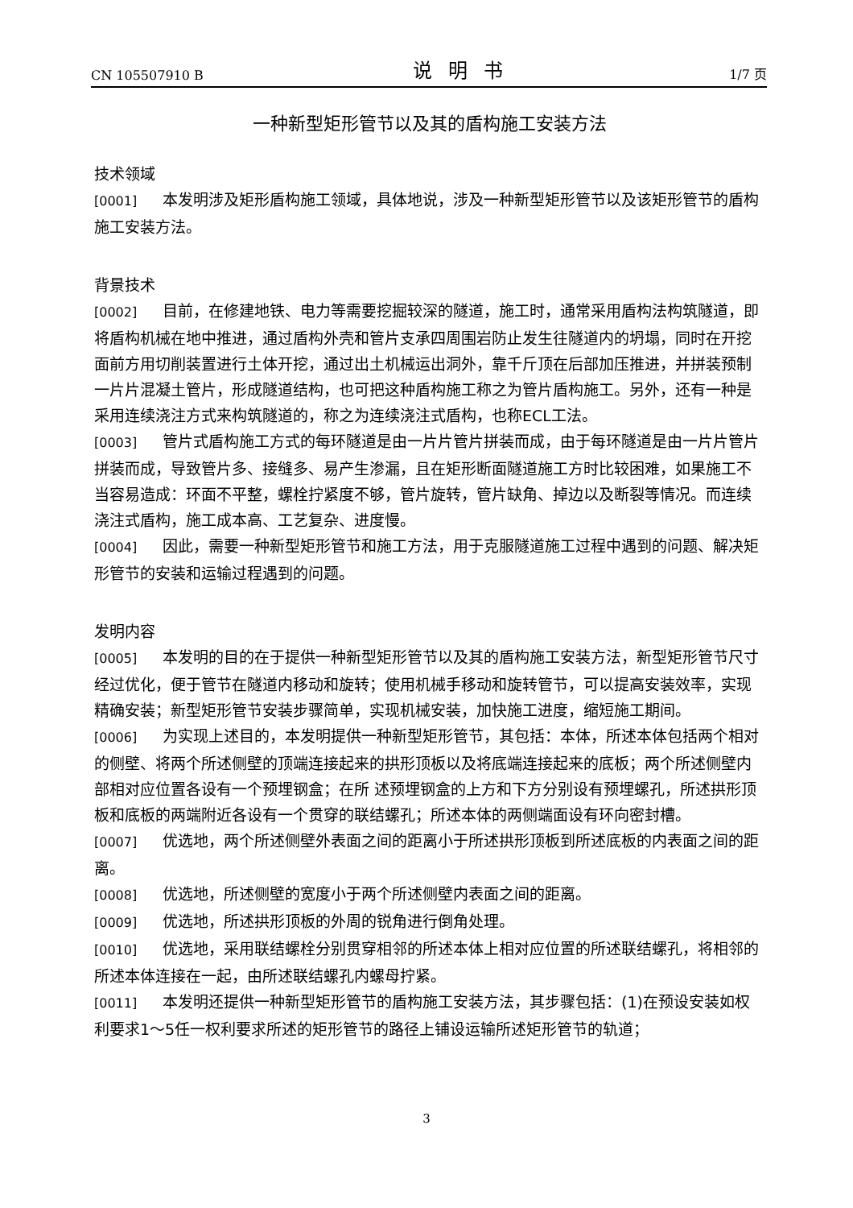CN 105507910 B 说明书 1/7 页
一种新型矩形管节以及其的盾构施工安装方法
技术领域
[0001] 本发明涉及矩形盾构施工领域，具体地说，涉及一种新型矩形管节以及该矩形管节的盾构施工安装方法。
背景技术
[0002] 目前，在修建地铁、电力等需要挖掘较深的隧道，施工时，通常采用盾构法构筑隧道，即将盾构机械在地中推进，通过盾构外壳和管片支承四周围岩防止发生往隧道内的坍塌，同时在开挖面前方用切削装置进行土体开挖，通过出土机械运出洞外，靠千斤顶在后部加压推进，并拼装预制一片片混凝土管片，形成隧道结构，也可把这种盾构施工称之为管片盾构施工。另外，还有一种是采用连续浇注方式来构筑隧道的，称之为连续浇注式盾构，也称ECL工法。
[0003] 管片式盾构施工方式的每环隧道是由一片片管片拼装而成，由于每环隧道是由一片片管片拼装而成，导致管片多、接缝多、易产生渗漏，且在矩形断面隧道施工方时比较困难，如果施工不当容易造成：环面不平整，螺栓拧紧度不够，管片旋转，管片缺角、掉边以及断裂等情况。而连续浇注式盾构，施工成本高、工艺复杂、进度慢。
[0004] 因此，需要一种新型矩形管节和施工方法，用于克服隧道施工过程中遇到的问题、解决矩形管节的安装和运输过程遇到的问题。
发明内容
[0005] 本发明的目的在于提供一种新型矩形管节以及其的盾构施工安装方法，新型矩形管节尺寸经过优化，便于管节在隧道内移动和旋转；使用机械手移动和旋转管节，可以提高安装效率，实现精确安装；新型矩形管节安装步骤简单，实现机械安装，加快施工进度，缩短施工期间。
[0006] 为实现上述目的，本发明提供一种新型矩形管节，其包括：本体，所述本体包括两个相对的侧壁、将两个所述侧壁的顶端连接起来的拱形顶板以及将底端连接起来的底板；两个所述侧壁内部相对应位置各设有一个预埋钢盒；在所 述预埋钢盒的上方和下方分别设有预埋螺孔，所述拱形顶板和底板的两端附近各设有一个贯穿的联结螺孔；所述本体的两侧端面设有环向密封槽。
[0007] 优选地，两个所述侧壁外表面之间的距离小于所述拱形顶板到所述底板的内表面之间的距离。
[0008] 优选地，所述侧壁的宽度小于两个所述侧壁内表面之间的距离。
[0009] 优选地，所述拱形顶板的外周的锐角进行倒角处理。
[0010] 优选地，采用联结螺栓分别贯穿相邻的所述本体上相对应位置的所述联结螺孔，将相邻的所述本体连接在一起，由所述联结螺孔内螺母拧紧。
[0011] 本发明还提供一种新型矩形管节的盾构施工安装方法，其步骤包括：(1)在预设安装如权利要求1～5任一权利要求所述的矩形管节的路径上铺设运输所述矩形管节的轨道；
3